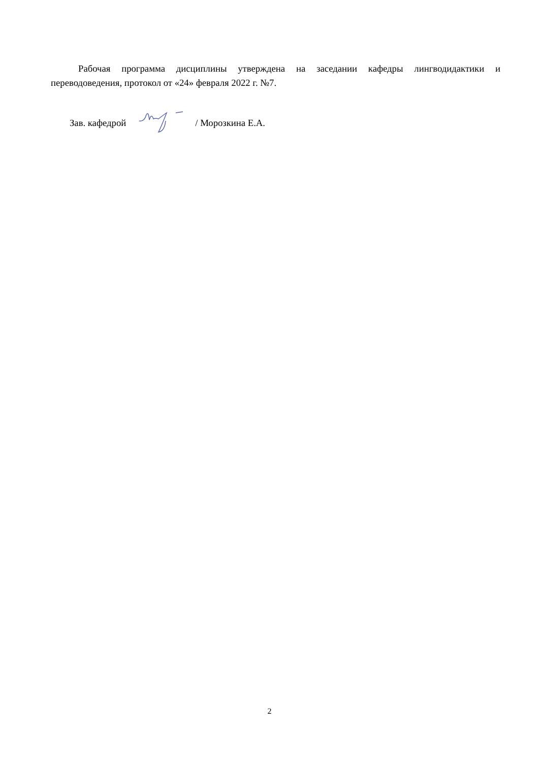Рабочая программа дисциплины утверждена на заседании кафедры лингводидактики и переводоведения, протокол от «24» февраля 2022 г. №7.
Зав. кафедрой / Морозкина Е.А.
2